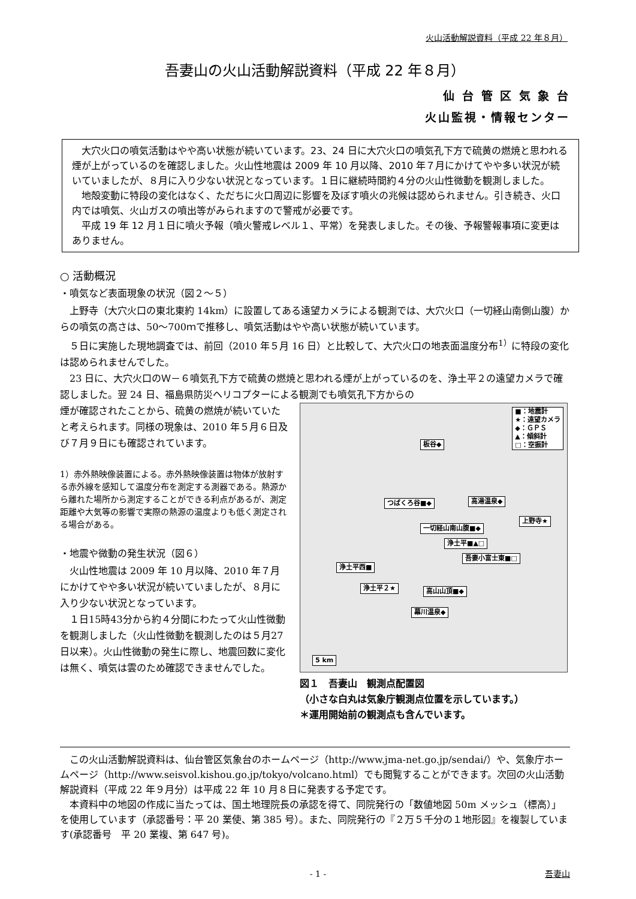火山活動解説資料（平成 22 年８月）
吾妻山の火山活動解説資料（平成 22 年８月）
仙 台 管 区 気 象 台
火山監視・情報センター
大穴火口の噴気活動はやや高い状態が続いています。23、24 日に大穴火口の噴気孔下方で硫黄の燃焼と思われる煙が上がっているのを確認しました。火山性地震は 2009 年 10 月以降、2010 年７月にかけてやや多い状況が続いていましたが、８月に入り少ない状況となっています。１日に継続時間約４分の火山性微動を観測しました。
地殻変動に特段の変化はなく、ただちに火口周辺に影響を及ぼす噴火の兆候は認められません。引き続き、火口内では噴気、火山ガスの噴出等がみられますので警戒が必要です。
平成 19 年 12 月１日に噴火予報（噴火警戒レベル１、平常）を発表しました。その後、予報警報事項に変更はありません。
○ 活動概況
・噴気など表面現象の状況（図２～５）
上野寺（大穴火口の東北東約 14km）に設置してある遠望カメラによる観測では、大穴火口（一切経山南側山腹）からの噴気の高さは、50～700ｍで推移し、噴気活動はやや高い状態が続いています。
５日に実施した現地調査では、前回（2010 年５月 16 日）と比較して、大穴火口の地表面温度分布<sup>1）</sup>に特段の変化は認められませんでした。
23 日に、大穴火口のＷ－６噴気孔下方で硫黄の燃焼と思われる煙が上がっているのを、浄土平２の遠望カメラで確認しました。翌 24 日、福島県防災ヘリコプターによる観測でも噴気孔下方からの
煙が確認されたことから、硫黄の燃焼が続いていたと考えられます。同様の現象は、2010 年５月６日及び７月９日にも確認されています。
1）赤外熱映像装置による。赤外熱映像装置は物体が放射する赤外線を感知して温度分布を測定する測器である。熱源から離れた場所から測定することができる利点があるが、測定距離や大気等の影響で実際の熱源の温度よりも低く測定される場合がある。
・地震や微動の発生状況（図６）
火山性地震は 2009 年 10 月以降、2010 年７月にかけてやや多い状況が続いていましたが、８月に入り少ない状況となっています。
１日15時43分から約４分間にわたって火山性微動を観測しました（火山性微動を観測したのは５月27日以来）。火山性微動の発生に際し、地震回数に変化は無く、噴気は雲のため確認できませんでした。
■：地震計
★：遠望カメラ
◆：ＧＰＳ
▲：傾斜計
□：空振計
板谷◆
つばくろ谷■◆ 高湯温泉◆
上野寺★
一切経山南山腹■◆
浄土平■▲□
吾妻小富士東■□
浄土平西■
浄土平２★ 高山山頂■◆
幕川温泉◆
5 km
図１　吾妻山　観測点配置図
（小さな白丸は気象庁観測点位置を示しています。）
＊運用開始前の観測点も含んでいます。
この火山活動解説資料は、仙台管区気象台のホームページ（http://www.jma-net.go.jp/sendai/）や、気象庁ホームページ（http://www.seisvol.kishou.go.jp/tokyo/volcano.html）でも閲覧することができます。次回の火山活動解説資料（平成 22 年９月分）は平成 22 年 10 月８日に発表する予定です。
本資料中の地図の作成に当たっては、国土地理院長の承認を得て、同院発行の「数値地図 50m メッシュ（標高）」を使用しています（承認番号：平 20 業使、第 385 号）。また、同院発行の『２万５千分の１地形図』を複製しています(承認番号　平 20 業複、第 647 号)。
- 1 - 吾妻山